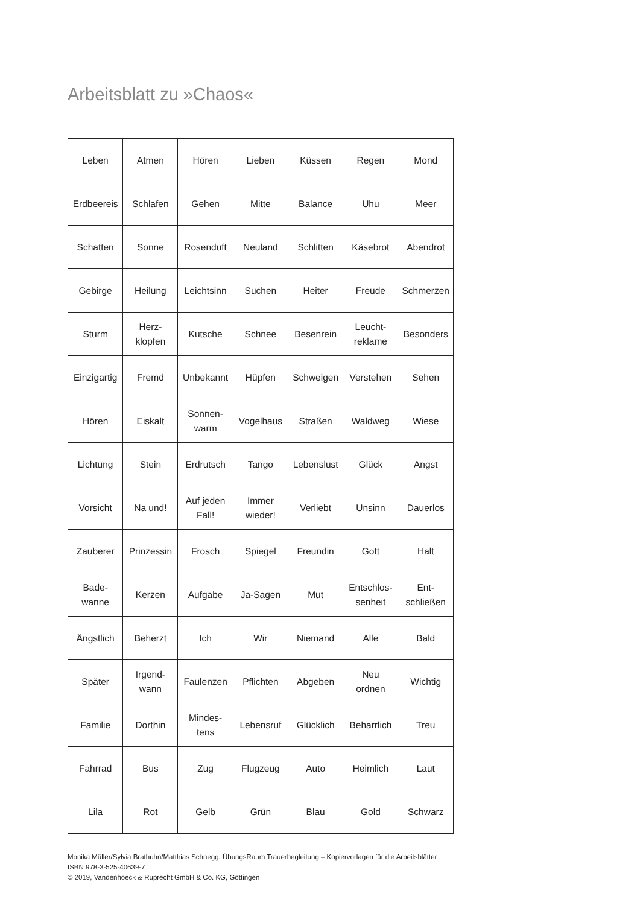Arbeitsblatt zu »Chaos«
| Leben | Atmen | Hören | Lieben | Küssen | Regen | Mond |
| Erdbeereis | Schlafen | Gehen | Mitte | Balance | Uhu | Meer |
| Schatten | Sonne | Rosenduft | Neuland | Schlitten | Käsebrot | Abendrot |
| Gebirge | Heilung | Leichtsinn | Suchen | Heiter | Freude | Schmerzen |
| Sturm | Herz- klopfen | Kutsche | Schnee | Besenrein | Leucht- reklame | Besonders |
| Einzigartig | Fremd | Unbekannt | Hüpfen | Schweigen | Verstehen | Sehen |
| Hören | Eiskalt | Sonnen- warm | Vogelhaus | Straßen | Waldweg | Wiese |
| Lichtung | Stein | Erdrutsch | Tango | Lebenslust | Glück | Angst |
| Vorsicht | Na und! | Auf jeden Fall! | Immer wieder! | Verliebt | Unsinn | Dauerlos |
| Zauberer | Prinzessin | Frosch | Spiegel | Freundin | Gott | Halt |
| Bade- wanne | Kerzen | Aufgabe | Ja-Sagen | Mut | Entschlos- senheit | Ent- schließen |
| Ängstlich | Beherzt | Ich | Wir | Niemand | Alle | Bald |
| Später | Irgend- wann | Faulenzen | Pflichten | Abgeben | Neu ordnen | Wichtig |
| Familie | Dorthin | Mindes- tens | Lebensruf | Glücklich | Beharrlich | Treu |
| Fahrrad | Bus | Zug | Flugzeug | Auto | Heimlich | Laut |
| Lila | Rot | Gelb | Grün | Blau | Gold | Schwarz |
Monika Müller/Sylvia Brathuhn/Matthias Schnegg: ÜbungsRaum Trauerbegleitung – Kopiervorlagen für die Arbeitsblätter
ISBN 978-3-525-40639-7
© 2019, Vandenhoeck & Ruprecht GmbH & Co. KG, Göttingen